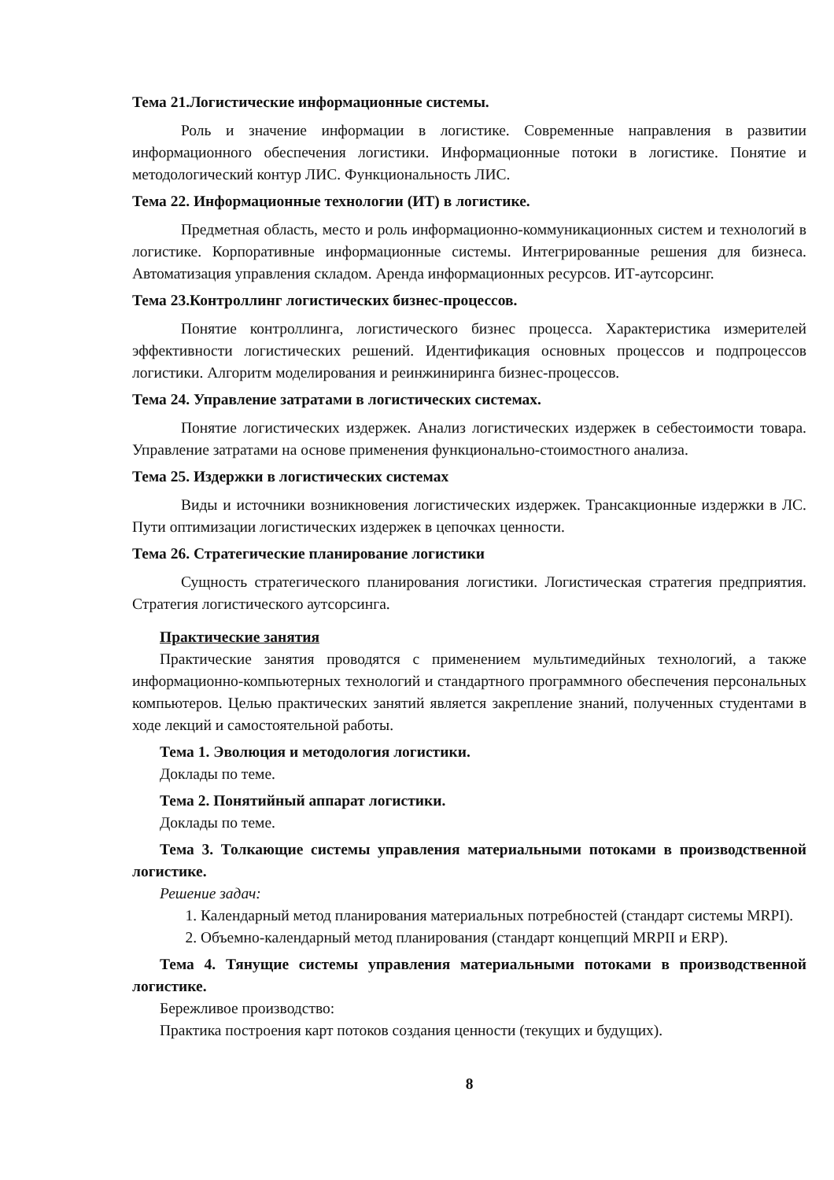Тема 21.Логистические информационные системы.
Роль и значение информации в логистике. Современные направления в развитии информационного обеспечения логистики. Информационные потоки в логистике. Понятие и методологический контур ЛИС. Функциональность ЛИС.
Тема 22. Информационные технологии (ИТ) в логистике.
Предметная область, место и роль информационно-коммуникационных систем и технологий в логистике. Корпоративные информационные системы. Интегрированные решения для бизнеса. Автоматизация управления складом. Аренда информационных ресурсов. ИТ-аутсорсинг.
Тема 23.Контроллинг логистических бизнес-процессов.
Понятие контроллинга, логистического бизнес процесса. Характеристика измерителей эффективности логистических решений. Идентификация основных процессов и подпроцессов логистики. Алгоритм моделирования и реинжиниринга бизнес-процессов.
Тема 24. Управление затратами в логистических системах.
Понятие логистических издержек. Анализ логистических издержек в себестоимости товара. Управление затратами на основе применения функционально-стоимостного анализа.
Тема 25. Издержки в логистических системах
Виды и источники возникновения логистических издержек. Трансакционные издержки в ЛС. Пути оптимизации логистических издержек в цепочках ценности.
Тема 26. Стратегические планирование логистики
Сущность стратегического планирования логистики. Логистическая стратегия предприятия. Стратегия логистического аутсорсинга.
Практические занятия
Практические занятия проводятся с применением мультимедийных технологий, а также информационно-компьютерных технологий и стандартного программного обеспечения персональных компьютеров. Целью практических занятий является закрепление знаний, полученных студентами в ходе лекций и самостоятельной работы.
Тема 1. Эволюция и методология логистики.
Доклады по теме.
Тема 2. Понятийный аппарат логистики.
Доклады по теме.
Тема 3. Толкающие системы управления материальными потоками в производственной логистике.
Решение задач:
1. Календарный метод планирования материальных потребностей (стандарт системы MRPI).
2. Объемно-календарный метод планирования (стандарт концепций MRPII и ERP).
Тема 4. Тянущие системы управления материальными потоками в производственной логистике.
Бережливое производство:
Практика построения карт потоков создания ценности (текущих и будущих).
8